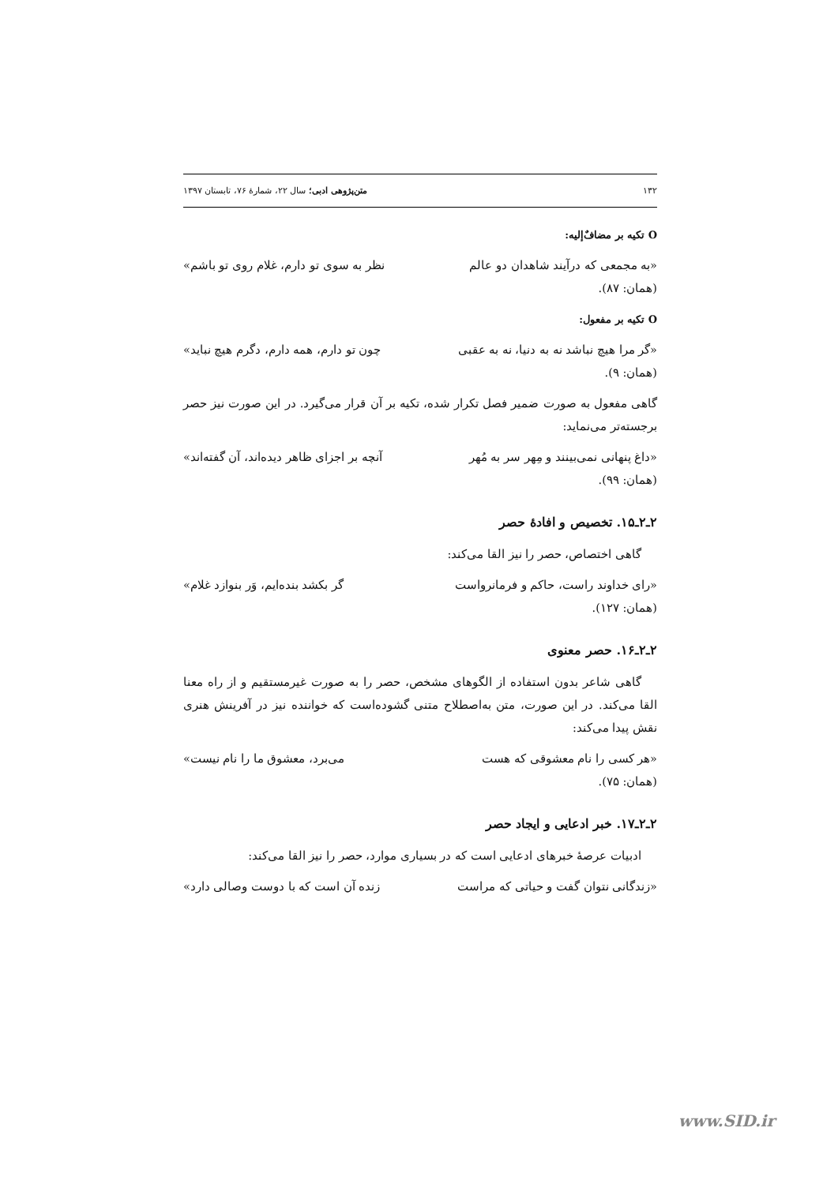۱۳۲ متن‌پژوهی ادبی؛ سال ۲۲، شمارهٔ ۷۶، تابستان ۱۳۹۷
O تکیه بر مضافٌ‌إلیه:
«به مجمعی که درآیند شاهدان دو عالم نظر به سوی تو دارم، غلام روی تو باشم»
(همان: ۸۷).
O تکیه بر مفعول:
«گر مرا هیچ نباشد نه به دنیا، نه به عقبی چون تو دارم، همه دارم، دگرم هیچ نباید»
(همان: ۹).
گاهی مفعول به صورت ضمیر فصل تکرار شده، تکیه بر آن قرار می‌گیرد. در این صورت نیز حصر برجسته‌تر می‌نماید:
«داغ پنهانی نمی‌بینند و مِهر سر به مُهر آنچه بر اجزای ظاهر دیده‌اند، آن گفته‌اند»
(همان: ۹۹).
۲ـ۲ـ۱۵. تخصیص و افادهٔ حصر
گاهی اختصاص، حصر را نیز القا می‌کند:
«رای خداوند راست، حاکم و فرمانرواست گر بکشد بنده‌ایم، وَر بنوازد غلام»
(همان: ۱۲۷).
۲ـ۲ـ۱۶. حصر معنوی
گاهی شاعر بدون استفاده از الگوهای مشخص، حصر را به صورت غیرمستقیم و از راه معنا القا می‌کند. در این صورت، متن به‌اصطلاح متنی گشوده‌است که خواننده نیز در آفرینش هنری نقش پیدا می‌کند:
«هر کسی را نام معشوقی که هست می‌برد، معشوق ما را نام نیست»
(همان: ۷۵).
۲ـ۲ـ۱۷. خبر ادعایی و ایجاد حصر
ادبیات عرصهٔ خبرهای ادعایی است که در بسیاری موارد، حصر را نیز القا می‌کند:
«زندگانی نتوان گفت و حیاتی که مراست زنده آن است که با دوست وصالی دارد»
www.SID.ir